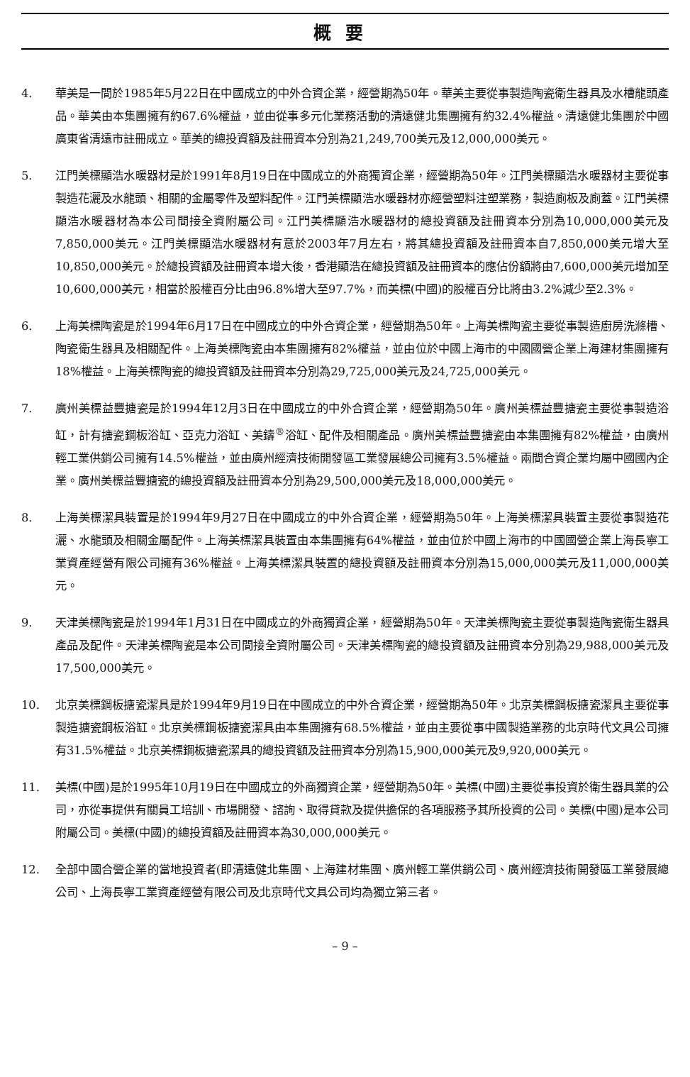概要
4. 華美是一間於1985年5月22日在中國成立的中外合資企業，經營期為50年。華美主要從事製造陶瓷衛生器具及水槽龍頭產品。華美由本集團擁有約67.6%權益，並由從事多元化業務活動的清遠健北集團擁有約32.4%權益。清遠健北集團於中國廣東省清遠市註冊成立。華美的總投資額及註冊資本分別為21,249,700美元及12,000,000美元。
5. 江門美標顯浩水暖器材是於1991年8月19日在中國成立的外商獨資企業，經營期為50年。江門美標顯浩水暖器材主要從事製造花灑及水龍頭、相關的金屬零件及塑料配件。江門美標顯浩水暖器材亦經營塑料注塑業務，製造廁板及廁蓋。江門美標顯浩水暖器材為本公司間接全資附屬公司。江門美標顯浩水暖器材的總投資額及註冊資本分別為10,000,000美元及7,850,000美元。江門美標顯浩水暖器材有意於2003年7月左右，將其總投資額及註冊資本自7,850,000美元增大至10,850,000美元。於總投資額及註冊資本增大後，香港顯浩在總投資額及註冊資本的應佔份額將由7,600,000美元增加至10,600,000美元，相當於股權百分比由96.8%增大至97.7%，而美標(中國)的股權百分比將由3.2%減少至2.3%。
6. 上海美標陶瓷是於1994年6月17日在中國成立的中外合資企業，經營期為50年。上海美標陶瓷主要從事製造廚房洗滌槽、陶瓷衛生器具及相關配件。上海美標陶瓷由本集團擁有82%權益，並由位於中國上海市的中國國營企業上海建材集團擁有18%權益。上海美標陶瓷的總投資額及註冊資本分別為29,725,000美元及24,725,000美元。
7. 廣州美標益豐搪瓷是於1994年12月3日在中國成立的中外合資企業，經營期為50年。廣州美標益豐搪瓷主要從事製造浴缸，計有搪瓷鋼板浴缸、亞克力浴缸、美鑄<sup>®</sup>浴缸、配件及相關產品。廣州美標益豐搪瓷由本集團擁有82%權益，由廣州輕工業供銷公司擁有14.5%權益，並由廣州經濟技術開發區工業發展總公司擁有3.5%權益。兩間合資企業均屬中國國內企業。廣州美標益豐搪瓷的總投資額及註冊資本分別為29,500,000美元及18,000,000美元。
8. 上海美標潔具裝置是於1994年9月27日在中國成立的中外合資企業，經營期為50年。上海美標潔具裝置主要從事製造花灑、水龍頭及相關金屬配件。上海美標潔具裝置由本集團擁有64%權益，並由位於中國上海市的中國國營企業上海長寧工業資產經營有限公司擁有36%權益。上海美標潔具裝置的總投資額及註冊資本分別為15,000,000美元及11,000,000美元。
9. 天津美標陶瓷是於1994年1月31日在中國成立的外商獨資企業，經營期為50年。天津美標陶瓷主要從事製造陶瓷衛生器具產品及配件。天津美標陶瓷是本公司間接全資附屬公司。天津美標陶瓷的總投資額及註冊資本分別為29,988,000美元及17,500,000美元。
10. 北京美標鋼板搪瓷潔具是於1994年9月19日在中國成立的中外合資企業，經營期為50年。北京美標鋼板搪瓷潔具主要從事製造搪瓷鋼板浴缸。北京美標鋼板搪瓷潔具由本集團擁有68.5%權益，並由主要從事中國製造業務的北京時代文具公司擁有31.5%權益。北京美標鋼板搪瓷潔具的總投資額及註冊資本分別為15,900,000美元及9,920,000美元。
11. 美標(中國)是於1995年10月19日在中國成立的外商獨資企業，經營期為50年。美標(中國)主要從事投資於衛生器具業的公司，亦從事提供有關員工培訓、市場開發、諮詢、取得貸款及提供擔保的各項服務予其所投資的公司。美標(中國)是本公司附屬公司。美標(中國)的總投資額及註冊資本為30,000,000美元。
12. 全部中國合營企業的當地投資者(即清遠健北集團、上海建材集團、廣州輕工業供銷公司、廣州經濟技術開發區工業發展總公司、上海長寧工業資產經營有限公司及北京時代文具公司均為獨立第三者。
– 9 –